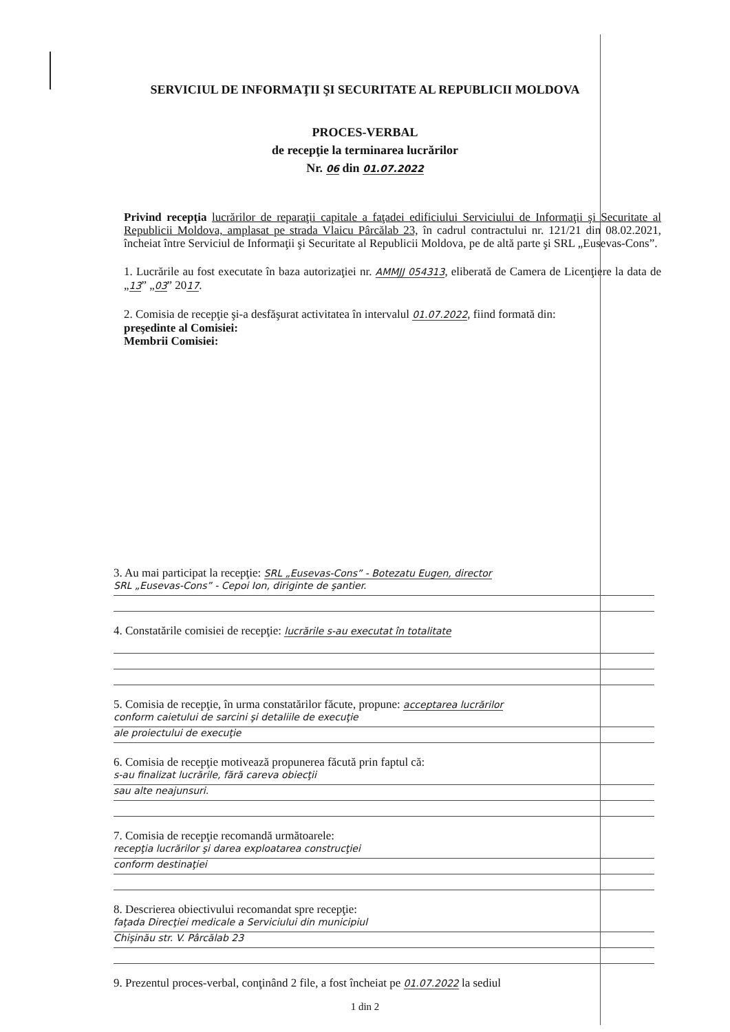SERVICIUL DE INFORMAŢII ŞI SECURITATE AL REPUBLICII MOLDOVA
PROCES-VERBAL
de recepţie la terminarea lucrărilor
Nr. 06 din 01.07.2022
Privind recepţia lucrărilor de reparaţii capitale a faţadei edificiului Serviciului de Informaţii şi Securitate al Republicii Moldova, amplasat pe strada Vlaicu Pârcălab 23, în cadrul contractului nr. 121/21 din 08.02.2021, încheiat între Serviciul de Informaţii şi Securitate al Republicii Moldova, pe de altă parte şi SRL „Eusevas-Cons”.
1. Lucrările au fost executate în baza autorizaţiei nr. AMMJJ 054313, eliberată de Camera de Licenţiere la data de „13” „03” 2017.
2. Comisia de recepţie şi-a desfăşurat activitatea în intervalul 01.07.2022, fiind formată din:
preşedinte al Comisiei:
Membrii Comisiei:
3. Au mai participat la recepţie: SRL „Eusevas-Cons” - Botezatu Eugen, director
SRL „Eusevas-Cons” - Cepoi Ion, diriginte de şantier.
4. Constatările comisiei de recepţie: lucrările s-au executat în totalitate
5. Comisia de recepţie, în urma constatărilor făcute, propune: acceptarea lucrărilor
conform caietului de sarcini şi detaliile de execuţie
ale proiectului de execuţie
6. Comisia de recepţie motivează propunerea făcută prin faptul că:
s-au finalizat lucrările, fără careva obiecţii
sau alte neajunsuri.
7. Comisia de recepţie recomandă următoarele:
recepţia lucrărilor şi darea exploatarea construcţiei
conform destinaţiei
8. Descrierea obiectivului recomandat spre recepţie:
faţada Direcţiei medicale a Serviciului din municipiul
Chişinău str. V. Pârcălab 23
9. Prezentul proces-verbal, conţinând 2 file, a fost încheiat pe 01.07.2022 la sediul
1 din 2